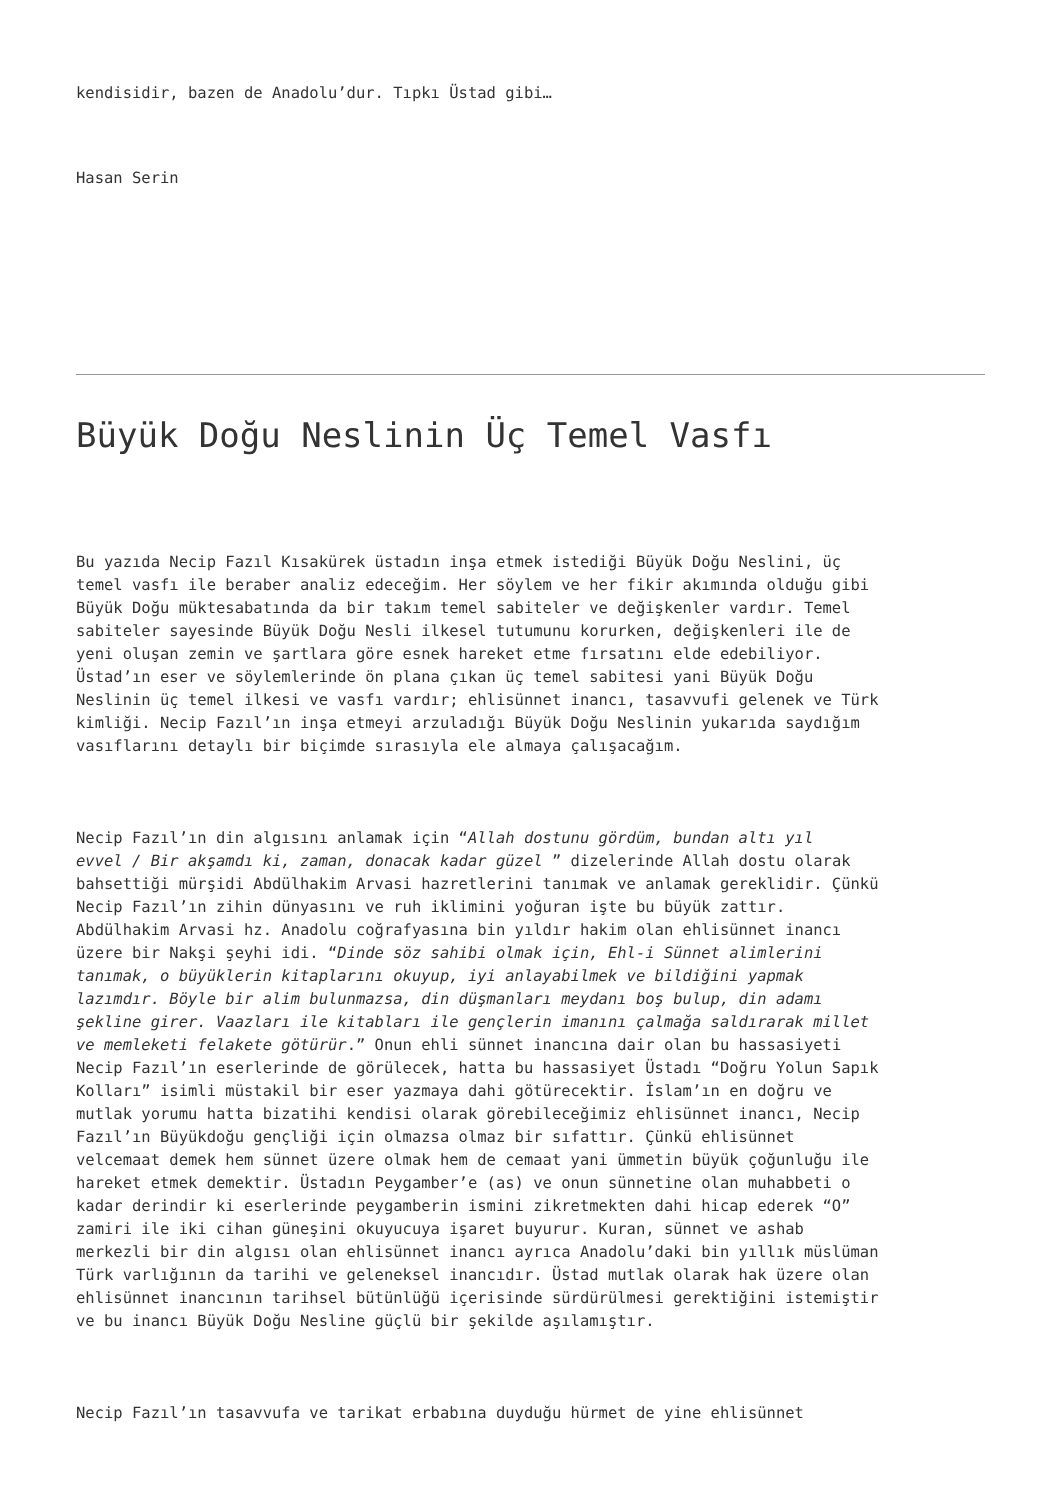kendisidir, bazen de Anadolu’dur. Tıpkı Üstad gibi…
Hasan Serin
Büyük Doğu Neslinin Üç Temel Vasfı
Bu yazıda Necip Fazıl Kısakürek üstadın inşa etmek istediği Büyük Doğu Neslini, üç temel vasfı ile beraber analiz edeceğim. Her söylem ve her fikir akımında olduğu gibi Büyük Doğu müktesabatında da bir takım temel sabiteler ve değişkenler vardır. Temel sabiteler sayesinde Büyük Doğu Nesli ilkesel tutumunu korurken, değişkenleri ile de yeni oluşan zemin ve şartlara göre esnek hareket etme fırsatını elde edebiliyor. Üstad’ın eser ve söylemlerinde ön plana çıkan üç temel sabitesi yani Büyük Doğu Neslinin üç temel ilkesi ve vasfı vardır; ehlisünnet inancı, tasavvufi gelenek ve Türk kimliği. Necip Fazıl’ın inşa etmeyi arzuladığı Büyük Doğu Neslinin yukarıda saydığım vasıflarını detaylı bir biçimde sırasıyla ele almaya çalışacağım.
Necip Fazıl’ın din algısını anlamak için “Allah dostunu gördüm, bundan altı yıl evvel / Bir akşamdı ki, zaman, donacak kadar güzel ” dizelerinde Allah dostu olarak bahsettiği mürşidi Abdülhakim Arvasi hazretlerini tanımak ve anlamak gereklidir. Çünkü Necip Fazıl’ın zihin dünyasını ve ruh iklimini yoğuran işte bu büyük zattır. Abdülhakim Arvasi hz. Anadolu coğrafyasına bin yıldır hakim olan ehlisünnet inancı üzere bir Nakşi şeyhi idi. “Dinde söz sahibi olmak için, Ehl-i Sünnet alimlerini tanımak, o büyüklerin kitaplarını okuyup, iyi anlayabilmek ve bildiğini yapmak lazımdır. Böyle bir alim bulunmazsa, din düşmanları meydanı boş bulup, din adamı şekline girer. Vaazları ile kitabları ile gençlerin imanını çalmağa saldırarak millet ve memleketi felakete götürür.” Onun ehli sünnet inancına dair olan bu hassasiyeti Necip Fazıl’ın eserlerinde de görülecek, hatta bu hassasiyet Üstadı “Doğru Yolun Sapık Kolları” isimli müstakil bir eser yazmaya dahi götürecektir. İslam’ın en doğru ve mutlak yorumu hatta bizatihi kendisi olarak görebileceğimiz ehlisünnet inancı, Necip Fazıl’ın Büyükdoğu gençliği için olmazsa olmaz bir sıfattır. Çünkü ehlisünnet velcemaat demek hem sünnet üzere olmak hem de cemaat yani ümmetin büyük çoğunluğu ile hareket etmek demektir. Üstadın Peygamber’e (as) ve onun sünnetine olan muhabbeti o kadar derindir ki eserlerinde peygamberin ismini zikretmekten dahi hicap ederek “O” zamiri ile iki cihan güneşini okuyucuya işaret buyurur. Kuran, sünnet ve ashab merkezli bir din algısı olan ehlisünnet inancı ayrıca Anadolu’daki bin yıllık müslüman Türk varlığının da tarihi ve geleneksel inancıdır. Üstad mutlak olarak hak üzere olan ehlisünnet inancının tarihsel bütünlüğü içerisinde sürdürülmesi gerektiğini istemiştir ve bu inancı Büyük Doğu Nesline güçlü bir şekilde aşılamıştır.
Necip Fazıl’ın tasavvufa ve tarikat erbabına duyduğu hürmet de yine ehlisünnet